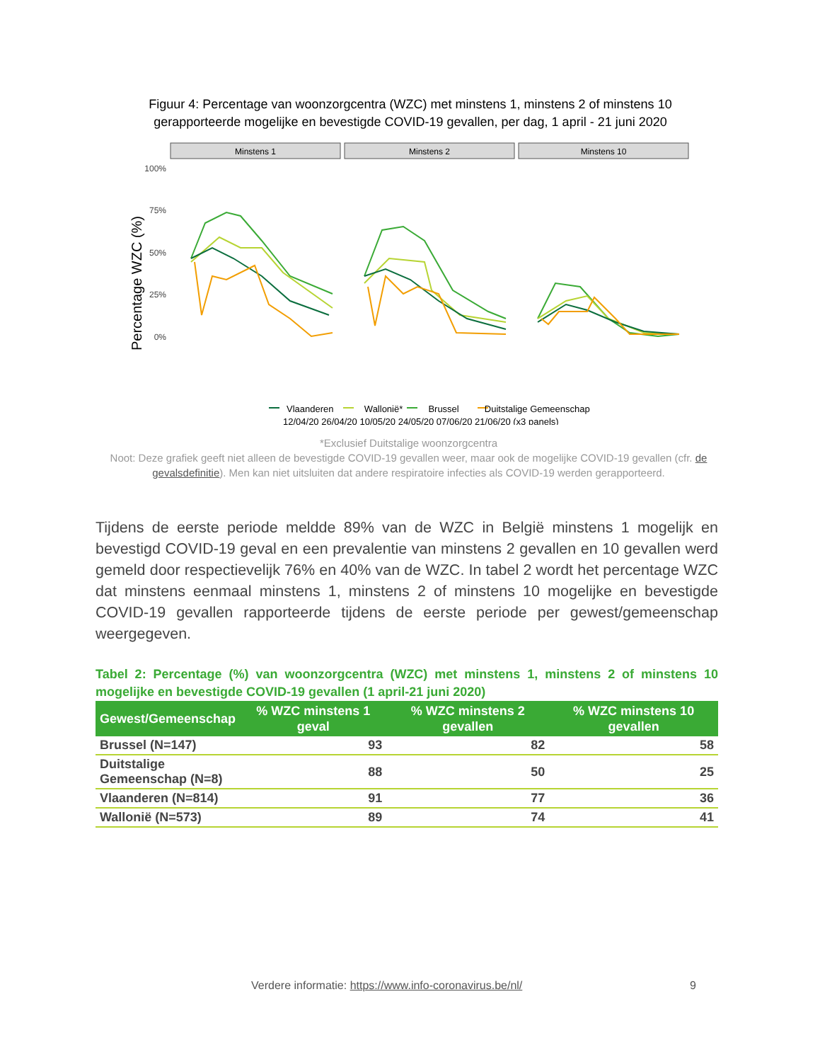Figuur 4: Percentage van woonzorgcentra (WZC) met minstens 1, minstens 2 of minstens 10 gerapporteerde mogelijke en bevestigde COVID-19 gevallen, per dag, 1 april - 21 juni 2020
Minstens 1
Minstens 2
Minstens 10
100%
75%
50%
25%
0%
Percentage WZC (%)
12/04/20 26/04/20 10/05/20 24/05/20 07/06/20 21/06/20 (x3 panels)
Vlaanderen Wallonië* Brussel Duitstalige Gemeenschap
*Exclusief Duitstalige woonzorgcentra
Noot: Deze grafiek geeft niet alleen de bevestigde COVID-19 gevallen weer, maar ook de mogelijke COVID-19 gevallen (cfr. de gevalsdefinitie). Men kan niet uitsluiten dat andere respiratoire infecties als COVID-19 werden gerapporteerd.
Tijdens de eerste periode meldde 89% van de WZC in België minstens 1 mogelijk en bevestigd COVID-19 geval en een prevalentie van minstens 2 gevallen en 10 gevallen werd gemeld door respectievelijk 76% en 40% van de WZC. In tabel 2 wordt het percentage WZC dat minstens eenmaal minstens 1, minstens 2 of minstens 10 mogelijke en bevestigde COVID-19 gevallen rapporteerde tijdens de eerste periode per gewest/gemeenschap weergegeven.
Tabel 2: Percentage (%) van woonzorgcentra (WZC) met minstens 1, minstens 2 of minstens 10 mogelijke en bevestigde COVID-19 gevallen (1 april-21 juni 2020)
| Gewest/Gemeenschap | % WZC minstens 1 geval | % WZC minstens 2 gevallen | % WZC minstens 10 gevallen |
| --- | --- | --- | --- |
| Brussel (N=147) | 93 | 82 | 58 |
| Duitstalige Gemeenschap (N=8) | 88 | 50 | 25 |
| Vlaanderen (N=814) | 91 | 77 | 36 |
| Wallonië (N=573) | 89 | 74 | 41 |
Verdere informatie: https://www.info-coronavirus.be/nl/
9